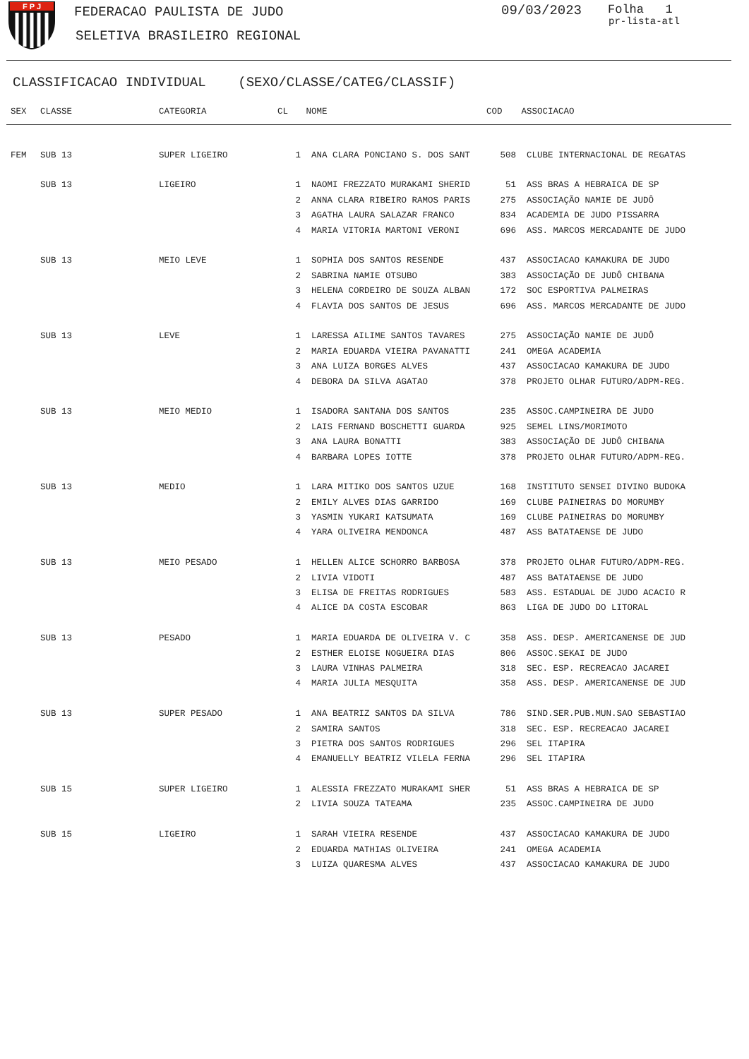F P J
FEDERACAO PAULISTA DE JUDO
SELETIVA BRASILEIRO REGIONAL
09/03/2023 Folha 1
pr-lista-atl
CLASSIFICACAO INDIVIDUAL (SEXO/CLASSE/CATEG/CLASSIF)
| SEX | CLASSE | CATEGORIA | CL | NOME | COD | ASSOCIACAO |
| --- | --- | --- | --- | --- | --- | --- |
| FEM | SUB 13 | SUPER LIGEIRO | 1 | ANA CLARA PONCIANO S. DOS SANT | 508 | CLUBE INTERNACIONAL DE REGATAS |
| | SUB 13 | LIGEIRO | 1 | NAOMI FREZZATO MURAKAMI SHERID | 51 | ASS BRAS A HEBRAICA DE SP |
| | | | 2 | ANNA CLARA RIBEIRO RAMOS PARIS | 275 | ASSOCIAÇÃO NAMIE DE JUDÔ |
| | | | 3 | AGATHA LAURA SALAZAR FRANCO | 834 | ACADEMIA DE JUDO PISSARRA |
| | | | 4 | MARIA VITORIA MARTONI VERONI | 696 | ASS. MARCOS MERCADANTE DE JUDO |
| | SUB 13 | MEIO LEVE | 1 | SOPHIA DOS SANTOS RESENDE | 437 | ASSOCIACAO KAMAKURA DE JUDO |
| | | | 2 | SABRINA NAMIE OTSUBO | 383 | ASSOCIAÇÃO DE JUDÔ CHIBANA |
| | | | 3 | HELENA CORDEIRO DE SOUZA ALBAN | 172 | SOC ESPORTIVA PALMEIRAS |
| | | | 4 | FLAVIA DOS SANTOS DE JESUS | 696 | ASS. MARCOS MERCADANTE DE JUDO |
| | SUB 13 | LEVE | 1 | LARESSA AILIME SANTOS TAVARES | 275 | ASSOCIAÇÃO NAMIE DE JUDÔ |
| | | | 2 | MARIA EDUARDA VIEIRA PAVANATTI | 241 | OMEGA ACADEMIA |
| | | | 3 | ANA LUIZA BORGES ALVES | 437 | ASSOCIACAO KAMAKURA DE JUDO |
| | | | 4 | DEBORA DA SILVA AGATAO | 378 | PROJETO OLHAR FUTURO/ADPM-REG. |
| | SUB 13 | MEIO MEDIO | 1 | ISADORA SANTANA DOS SANTOS | 235 | ASSOC.CAMPINEIRA DE JUDO |
| | | | 2 | LAIS FERNAND BOSCHETTI GUARDA | 925 | SEMEL LINS/MORIMOTO |
| | | | 3 | ANA LAURA BONATTI | 383 | ASSOCIAÇÃO DE JUDÔ CHIBANA |
| | | | 4 | BARBARA LOPES IOTTE | 378 | PROJETO OLHAR FUTURO/ADPM-REG. |
| | SUB 13 | MEDIO | 1 | LARA MITIKO DOS SANTOS UZUE | 168 | INSTITUTO SENSEI DIVINO BUDOKA |
| | | | 2 | EMILY ALVES DIAS GARRIDO | 169 | CLUBE PAINEIRAS DO MORUMBY |
| | | | 3 | YASMIN YUKARI KATSUMATA | 169 | CLUBE PAINEIRAS DO MORUMBY |
| | | | 4 | YARA OLIVEIRA MENDONCA | 487 | ASS BATATAENSE DE JUDO |
| | SUB 13 | MEIO PESADO | 1 | HELLEN ALICE SCHORRO BARBOSA | 378 | PROJETO OLHAR FUTURO/ADPM-REG. |
| | | | 2 | LIVIA VIDOTI | 487 | ASS BATATAENSE DE JUDO |
| | | | 3 | ELISA DE FREITAS RODRIGUES | 583 | ASS. ESTADUAL DE JUDO ACACIO R |
| | | | 4 | ALICE DA COSTA ESCOBAR | 863 | LIGA DE JUDO DO LITORAL |
| | SUB 13 | PESADO | 1 | MARIA EDUARDA DE OLIVEIRA V. C | 358 | ASS. DESP. AMERICANENSE DE JUD |
| | | | 2 | ESTHER ELOISE NOGUEIRA DIAS | 806 | ASSOC.SEKAI DE JUDO |
| | | | 3 | LAURA VINHAS PALMEIRA | 318 | SEC. ESP. RECREACAO JACAREI |
| | | | 4 | MARIA JULIA MESQUITA | 358 | ASS. DESP. AMERICANENSE DE JUD |
| | SUB 13 | SUPER PESADO | 1 | ANA BEATRIZ SANTOS DA SILVA | 786 | SIND.SER.PUB.MUN.SAO SEBASTIAO |
| | | | 2 | SAMIRA SANTOS | 318 | SEC. ESP. RECREACAO JACAREI |
| | | | 3 | PIETRA DOS SANTOS RODRIGUES | 296 | SEL ITAPIRA |
| | | | 4 | EMANUELLY BEATRIZ VILELA FERNA | 296 | SEL ITAPIRA |
| | SUB 15 | SUPER LIGEIRO | 1 | ALESSIA FREZZATO MURAKAMI SHER | 51 | ASS BRAS A HEBRAICA DE SP |
| | | | 2 | LIVIA SOUZA TATEAMA | 235 | ASSOC.CAMPINEIRA DE JUDO |
| | SUB 15 | LIGEIRO | 1 | SARAH VIEIRA RESENDE | 437 | ASSOCIACAO KAMAKURA DE JUDO |
| | | | 2 | EDUARDA MATHIAS OLIVEIRA | 241 | OMEGA ACADEMIA |
| | | | 3 | LUIZA QUARESMA ALVES | 437 | ASSOCIACAO KAMAKURA DE JUDO |